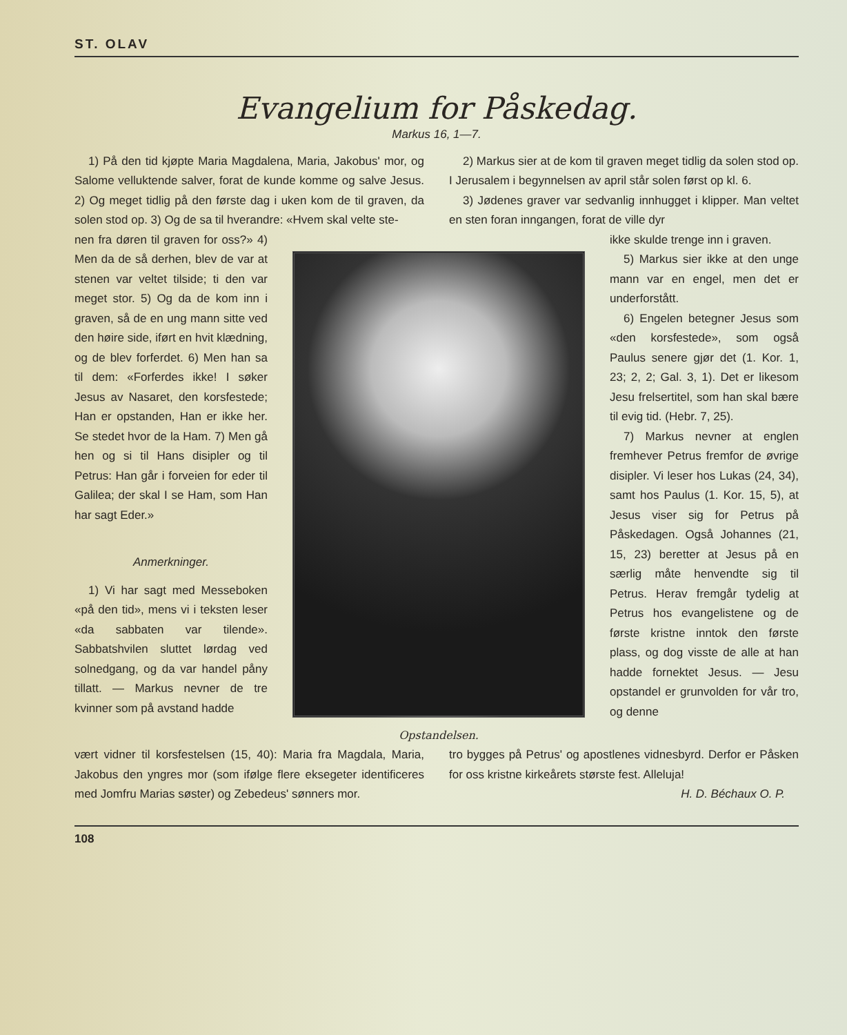ST. OLAV
Evangelium for Påskedag.
Markus 16, 1—7.
1) På den tid kjøpte Maria Magdalena, Maria, Jakobus' mor, og Salome velluktende salver, forat de kunde komme og salve Jesus. 2) Og meget tidlig på den første dag i uken kom de til graven, da solen stod op. 3) Og de sa til hverandre: «Hvem skal velte ste-
2) Markus sier at de kom til graven meget tidlig da solen stod op. I Jerusalem i begynnelsen av april står solen først op kl. 6.
3) Jødenes graver var sedvanlig innhugget i klipper. Man veltet en sten foran inngangen, forat de ville dyr
nen fra døren til graven for oss?» 4) Men da de så derhen, blev de var at stenen var veltet tilside; ti den var meget stor. 5) Og da de kom inn i graven, så de en ung mann sitte ved den høire side, iført en hvit klædning, og de blev forferdet. 6) Men han sa til dem: «Forferdes ikke! I søker Jesus av Nasaret, den korsfestede; Han er opstanden, Han er ikke her. Se stedet hvor de la Ham. 7) Men gå hen og si til Hans disipler og til Petrus: Han går i forveien for eder til Galilea; der skal I se Ham, som Han har sagt Eder.»
Anmerkninger.
1) Vi har sagt med Messeboken «på den tid», mens vi i teksten leser «da sabbaten var tilende». Sabbatshvilen sluttet lørdag ved solnedgang, og da var handel påny tillatt. — Markus nevner de tre kvinner som på avstand hadde
Opstandelsen.
ikke skulde trenge inn i graven.
5) Markus sier ikke at den unge mann var en engel, men det er underforstått.
6) Engelen betegner Jesus som «den korsfestede», som også Paulus senere gjør det (1. Kor. 1, 23; 2, 2; Gal. 3, 1). Det er likesom Jesu frelsertitel, som han skal bære til evig tid. (Hebr. 7, 25).
7) Markus nevner at englen fremhever Petrus fremfor de øvrige disipler. Vi leser hos Lukas (24, 34), samt hos Paulus (1. Kor. 15, 5), at Jesus viser sig for Petrus på Påskedagen. Også Johannes (21, 15, 23) beretter at Jesus på en særlig måte henvendte sig til Petrus. Herav fremgår tydelig at Petrus hos evangelistene og de første kristne inntok den første plass, og dog visste de alle at han hadde fornektet Jesus. — Jesu opstandel er grunvolden for vår tro, og denne
vært vidner til korsfestelsen (15, 40): Maria fra Magdala, Maria, Jakobus den yngres mor (som ifølge flere eksegeter identificeres med Jomfru Marias søster) og Zebedeus' sønners mor.
tro bygges på Petrus' og apostlenes vidnesbyrd. Derfor er Påsken for oss kristne kirkeårets største fest. Alleluja!
H. D. Béchaux O. P.
108